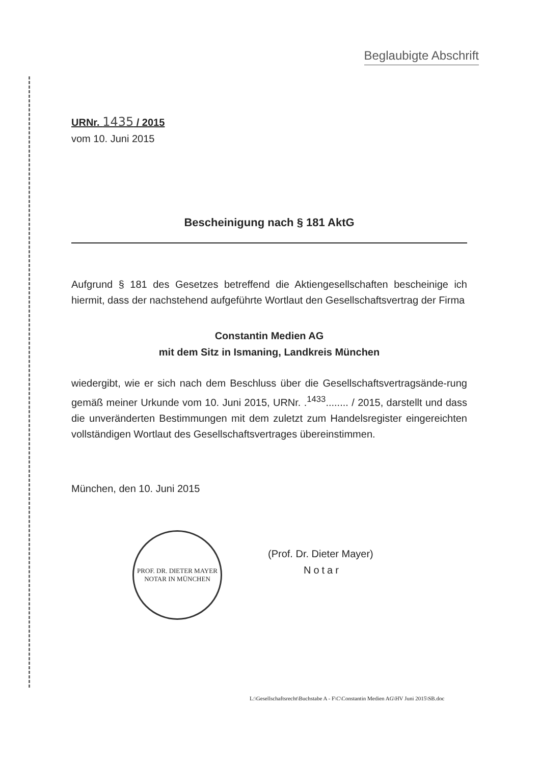Beglaubigte Abschrift
URNr. 1435 / 2015
vom 10. Juni 2015
Bescheinigung nach § 181 AktG
Aufgrund § 181 des Gesetzes betreffend die Aktiengesellschaften bescheinige ich hiermit, dass der nachstehend aufgeführte Wortlaut den Gesellschaftsvertrag der Firma
Constantin Medien AG
mit dem Sitz in Ismaning, Landkreis München
wiedergibt, wie er sich nach dem Beschluss über die Gesellschaftsvertragsände-rung gemäß meiner Urkunde vom 10. Juni 2015, URNr. .<sup>1433</sup>........ / 2015, darstellt und dass die unveränderten Bestimmungen mit dem zuletzt zum Handelsregister eingereichten vollständigen Wortlaut des Gesellschaftsvertrages übereinstimmen.
München, den 10. Juni 2015
PROF. DR. DIETER MAYER
NOTAR IN MÜNCHEN
(Prof. Dr. Dieter Mayer)
Notar
L:\Gesellschaftsrecht\Buchstabe A - F\C\Constantin Medien AG\HV Juni 2015\SB.doc